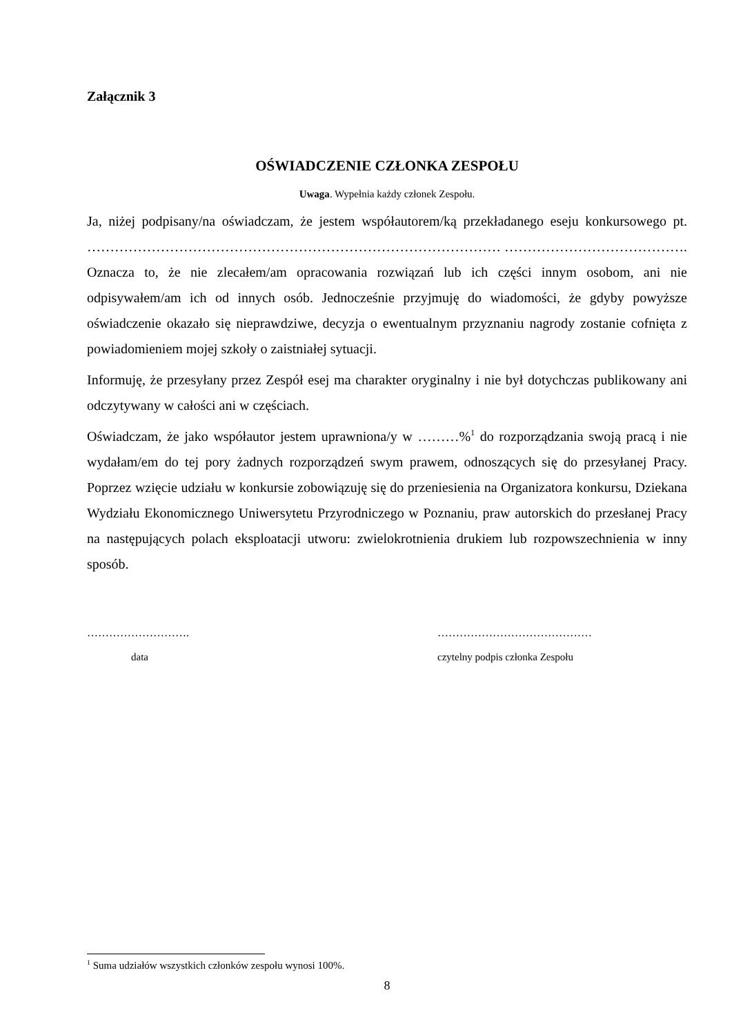Załącznik 3
OŚWIADCZENIE CZŁONKA ZESPOŁU
Uwaga. Wypełnia każdy członek Zespołu.
Ja, niżej podpisany/na oświadczam, że jestem współautorem/ką przekładanego eseju konkursowego pt. ……………………………………………………………………………… …………………………………. Oznacza to, że nie zlecałem/am opracowania rozwiązań lub ich części innym osobom, ani nie odpisywałem/am ich od innych osób. Jednocześnie przyjmuję do wiadomości, że gdyby powyższe oświadczenie okazało się nieprawdziwe, decyzja o ewentualnym przyznaniu nagrody zostanie cofnięta z powiadomieniem mojej szkoły o zaistniałej sytuacji.
Informuję, że przesyłany przez Zespół esej ma charakter oryginalny i nie był dotychczas publikowany ani odczytywany w całości ani w częściach.
Oświadczam, że jako współautor jestem uprawniona/y w ………%<sup>1</sup> do rozporządzania swoją pracą i nie wydałam/em do tej pory żadnych rozporządzeń swym prawem, odnoszących się do przesyłanej Pracy. Poprzez wzięcie udziału w konkursie zobowiązuję się do przeniesienia na Organizatora konkursu, Dziekana Wydziału Ekonomicznego Uniwersytetu Przyrodniczego w Poznaniu, praw autorskich do przesłanej Pracy na następujących polach eksploatacji utworu: zwielokrotnienia drukiem lub rozpowszechnienia w inny sposób.
……………………….
data
……………………………………
czytelny podpis członka Zespołu
<sup>1</sup> Suma udziałów wszystkich członków zespołu wynosi 100%.
8